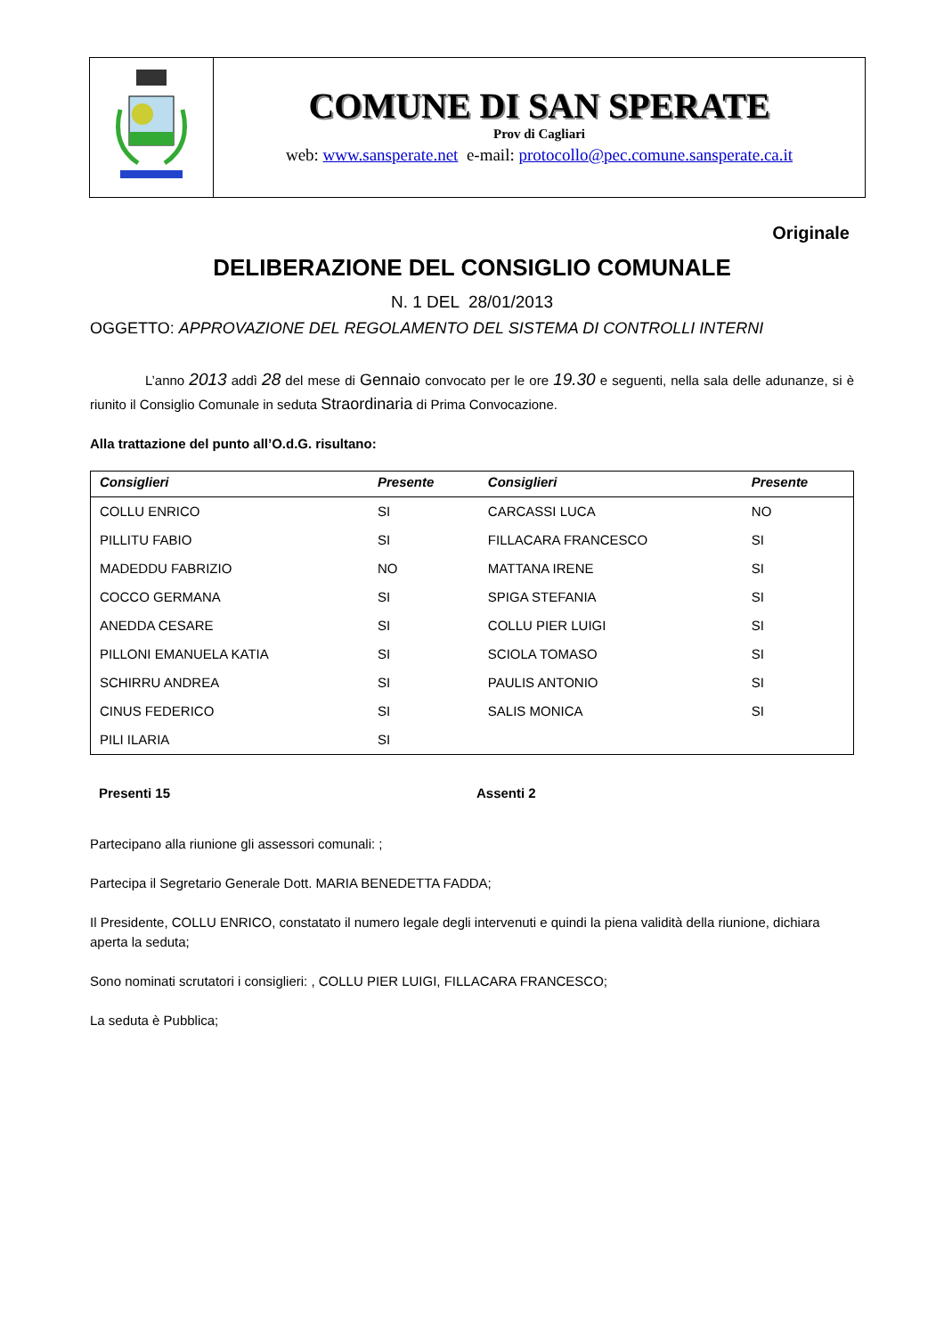COMUNE DI SAN SPERATE
Prov di Cagliari
web: www.sansperate.net e-mail: protocollo@pec.comune.sansperate.ca.it
Originale
DELIBERAZIONE DEL CONSIGLIO COMUNALE
N. 1 DEL 28/01/2013
OGGETTO: APPROVAZIONE DEL REGOLAMENTO DEL SISTEMA DI CONTROLLI INTERNI
L’anno 2013 addì 28 del mese di Gennaio convocato per le ore 19.30 e seguenti, nella sala delle adunanze, si è riunito il Consiglio Comunale in seduta Straordinaria di Prima Convocazione.
Alla trattazione del punto all’O.d.G. risultano:
| Consiglieri | Presente | Consiglieri | Presente |
| --- | --- | --- | --- |
| COLLU ENRICO | SI | CARCASSI LUCA | NO |
| PILLITU FABIO | SI | FILLACARA FRANCESCO | SI |
| MADEDDU FABRIZIO | NO | MATTANA IRENE | SI |
| COCCO GERMANA | SI | SPIGA STEFANIA | SI |
| ANEDDA CESARE | SI | COLLU PIER LUIGI | SI |
| PILLONI EMANUELA KATIA | SI | SCIOLA TOMASO | SI |
| SCHIRRU ANDREA | SI | PAULIS ANTONIO | SI |
| CINUS FEDERICO | SI | SALIS MONICA | SI |
| PILI ILARIA | SI | | |
Presenti 15 Assenti 2
Partecipano alla riunione gli assessori comunali: ;
Partecipa il Segretario Generale Dott. MARIA BENEDETTA FADDA;
Il Presidente, COLLU ENRICO, constatato il numero legale degli intervenuti e quindi la piena validità della riunione, dichiara aperta la seduta;
Sono nominati scrutatori i consiglieri: , COLLU PIER LUIGI, FILLACARA FRANCESCO;
La seduta è Pubblica;